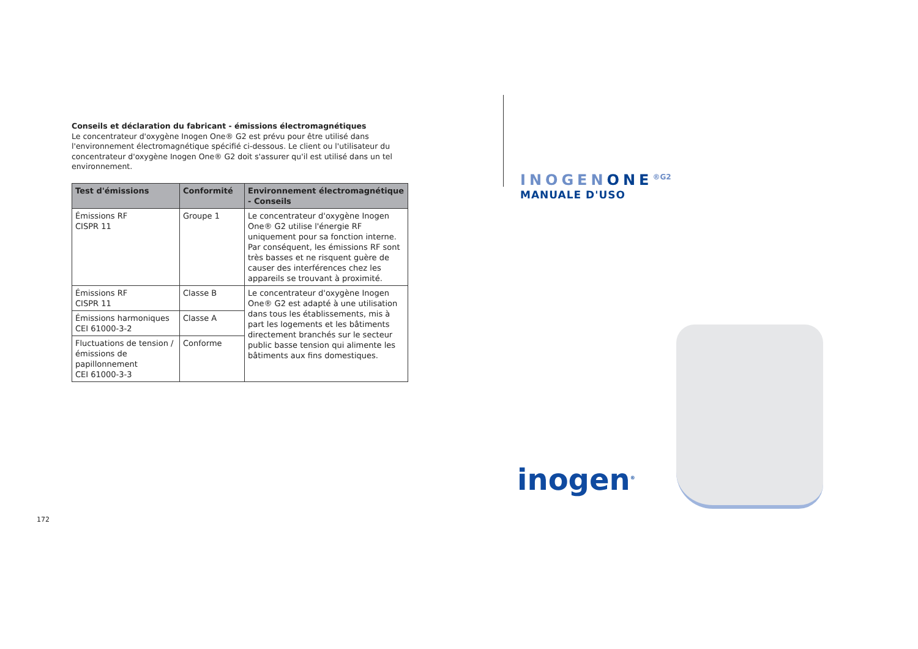Conseils et déclaration du fabricant - émissions électromagnétiques
Le concentrateur d'oxygène Inogen One® G2 est prévu pour être utilisé dans l'environnement électromagnétique spécifié ci-dessous. Le client ou l'utilisateur du concentrateur d'oxygène Inogen One® G2 doit s'assurer qu'il est utilisé dans un tel environnement.
| Test d'émissions | Conformité | Environnement électromagnétique - Conseils |
| --- | --- | --- |
| Émissions RF CISPR 11 | Groupe 1 | Le concentrateur d'oxygène Inogen One® G2 utilise l'énergie RF uniquement pour sa fonction interne. Par conséquent, les émissions RF sont très basses et ne risquent guère de causer des interférences chez les appareils se trouvant à proximité. |
| Émissions RF CISPR 11 | Classe B | Le concentrateur d'oxygène Inogen One® G2 est adapté à une utilisation dans tous les établissements, mis à part les logements et les bâtiments directement branchés sur le secteur public basse tension qui alimente les bâtiments aux fins domestiques. |
| Émissions harmoniques CEI 61000-3-2 | Classe A | |
| Fluctuations de tension / émissions de papillonnement CEI 61000-3-3 | Conforme | |
172
INOGENONE<sup>®G2</sup>
MANUALE D'USO
inogen<sup>®</sup>